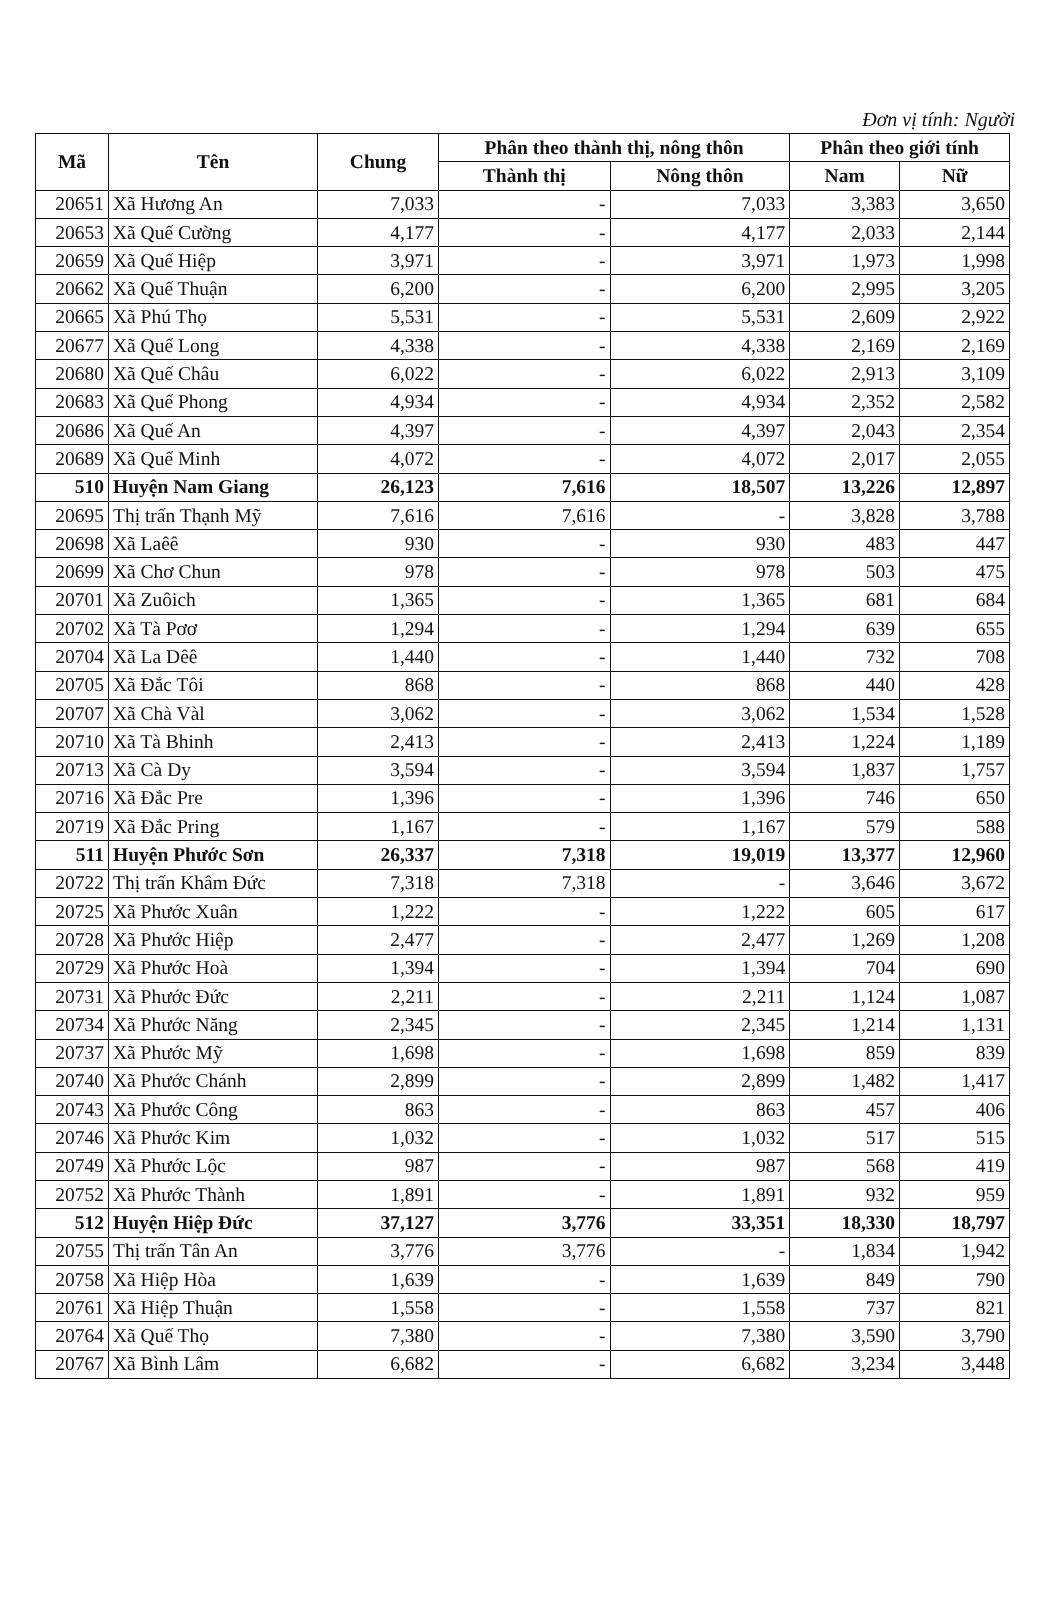Đơn vị tính: Người
| Mã | Tên | Chung | Phân theo thành thị, nông thôn | | Phân theo giới tính | |
| --- | --- | --- | --- | --- | --- | --- |
| | | | Thành thị | Nông thôn | Nam | Nữ |
| 20651 | Xã Hương An | 7,033 | - | 7,033 | 3,383 | 3,650 |
| 20653 | Xã Quế Cường | 4,177 | - | 4,177 | 2,033 | 2,144 |
| 20659 | Xã Quế Hiệp | 3,971 | - | 3,971 | 1,973 | 1,998 |
| 20662 | Xã Quế Thuận | 6,200 | - | 6,200 | 2,995 | 3,205 |
| 20665 | Xã Phú Thọ | 5,531 | - | 5,531 | 2,609 | 2,922 |
| 20677 | Xã Quế Long | 4,338 | - | 4,338 | 2,169 | 2,169 |
| 20680 | Xã Quế Châu | 6,022 | - | 6,022 | 2,913 | 3,109 |
| 20683 | Xã Quế Phong | 4,934 | - | 4,934 | 2,352 | 2,582 |
| 20686 | Xã Quế An | 4,397 | - | 4,397 | 2,043 | 2,354 |
| 20689 | Xã Quế Minh | 4,072 | - | 4,072 | 2,017 | 2,055 |
| 510 | Huyện Nam Giang | 26,123 | 7,616 | 18,507 | 13,226 | 12,897 |
| 20695 | Thị trấn Thạnh Mỹ | 7,616 | 7,616 | - | 3,828 | 3,788 |
| 20698 | Xã Laêê | 930 | - | 930 | 483 | 447 |
| 20699 | Xã Chơ Chun | 978 | - | 978 | 503 | 475 |
| 20701 | Xã Zuôich | 1,365 | - | 1,365 | 681 | 684 |
| 20702 | Xã Tà Pơơ | 1,294 | - | 1,294 | 639 | 655 |
| 20704 | Xã La Dêê | 1,440 | - | 1,440 | 732 | 708 |
| 20705 | Xã Đắc Tôi | 868 | - | 868 | 440 | 428 |
| 20707 | Xã Chà Vàl | 3,062 | - | 3,062 | 1,534 | 1,528 |
| 20710 | Xã Tà Bhinh | 2,413 | - | 2,413 | 1,224 | 1,189 |
| 20713 | Xã Cà Dy | 3,594 | - | 3,594 | 1,837 | 1,757 |
| 20716 | Xã Đắc Pre | 1,396 | - | 1,396 | 746 | 650 |
| 20719 | Xã Đắc Pring | 1,167 | - | 1,167 | 579 | 588 |
| 511 | Huyện Phước Sơn | 26,337 | 7,318 | 19,019 | 13,377 | 12,960 |
| 20722 | Thị trấn Khâm Đức | 7,318 | 7,318 | - | 3,646 | 3,672 |
| 20725 | Xã Phước Xuân | 1,222 | - | 1,222 | 605 | 617 |
| 20728 | Xã Phước Hiệp | 2,477 | - | 2,477 | 1,269 | 1,208 |
| 20729 | Xã Phước Hoà | 1,394 | - | 1,394 | 704 | 690 |
| 20731 | Xã Phước Đức | 2,211 | - | 2,211 | 1,124 | 1,087 |
| 20734 | Xã Phước Năng | 2,345 | - | 2,345 | 1,214 | 1,131 |
| 20737 | Xã Phước Mỹ | 1,698 | - | 1,698 | 859 | 839 |
| 20740 | Xã Phước Chánh | 2,899 | - | 2,899 | 1,482 | 1,417 |
| 20743 | Xã Phước Công | 863 | - | 863 | 457 | 406 |
| 20746 | Xã Phước Kim | 1,032 | - | 1,032 | 517 | 515 |
| 20749 | Xã Phước Lộc | 987 | - | 987 | 568 | 419 |
| 20752 | Xã Phước Thành | 1,891 | - | 1,891 | 932 | 959 |
| 512 | Huyện Hiệp Đức | 37,127 | 3,776 | 33,351 | 18,330 | 18,797 |
| 20755 | Thị trấn Tân An | 3,776 | 3,776 | - | 1,834 | 1,942 |
| 20758 | Xã Hiệp Hòa | 1,639 | - | 1,639 | 849 | 790 |
| 20761 | Xã Hiệp Thuận | 1,558 | - | 1,558 | 737 | 821 |
| 20764 | Xã Quế Thọ | 7,380 | - | 7,380 | 3,590 | 3,790 |
| 20767 | Xã Bình Lâm | 6,682 | - | 6,682 | 3,234 | 3,448 |